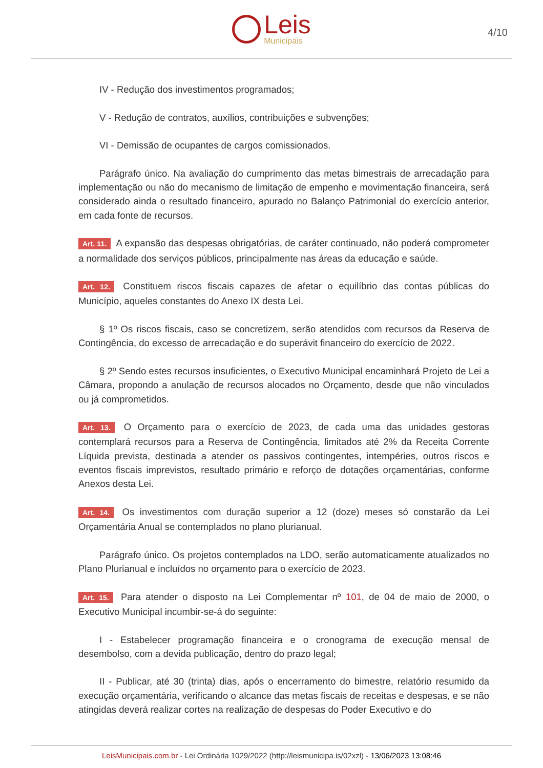Leis
Municipais
4/10
IV - Redução dos investimentos programados;
V - Redução de contratos, auxílios, contribuições e subvenções;
VI - Demissão de ocupantes de cargos comissionados.
Parágrafo único. Na avaliação do cumprimento das metas bimestrais de arrecadação para implementação ou não do mecanismo de limitação de empenho e movimentação financeira, será considerado ainda o resultado financeiro, apurado no Balanço Patrimonial do exercício anterior, em cada fonte de recursos.
Art. 11. A expansão das despesas obrigatórias, de caráter continuado, não poderá comprometer a normalidade dos serviços públicos, principalmente nas áreas da educação e saúde.
Art. 12. Constituem riscos fiscais capazes de afetar o equilíbrio das contas públicas do Município, aqueles constantes do Anexo IX desta Lei.
§ 1º Os riscos fiscais, caso se concretizem, serão atendidos com recursos da Reserva de Contingência, do excesso de arrecadação e do superávit financeiro do exercício de 2022.
§ 2º Sendo estes recursos insuficientes, o Executivo Municipal encaminhará Projeto de Lei a Câmara, propondo a anulação de recursos alocados no Orçamento, desde que não vinculados ou já comprometidos.
Art. 13. O Orçamento para o exercício de 2023, de cada uma das unidades gestoras contemplará recursos para a Reserva de Contingência, limitados até 2% da Receita Corrente Líquida prevista, destinada a atender os passivos contingentes, intempéries, outros riscos e eventos fiscais imprevistos, resultado primário e reforço de dotações orçamentárias, conforme Anexos desta Lei.
Art. 14. Os investimentos com duração superior a 12 (doze) meses só constarão da Lei Orçamentária Anual se contemplados no plano plurianual.
Parágrafo único. Os projetos contemplados na LDO, serão automaticamente atualizados no Plano Plurianual e incluídos no orçamento para o exercício de 2023.
Art. 15. Para atender o disposto na Lei Complementar nº 101, de 04 de maio de 2000, o Executivo Municipal incumbir-se-á do seguinte:
I - Estabelecer programação financeira e o cronograma de execução mensal de desembolso, com a devida publicação, dentro do prazo legal;
II - Publicar, até 30 (trinta) dias, após o encerramento do bimestre, relatório resumido da execução orçamentária, verificando o alcance das metas fiscais de receitas e despesas, e se não atingidas deverá realizar cortes na realização de despesas do Poder Executivo e do
LeisMunicipais.com.br - Lei Ordinária 1029/2022 (http://leismunicipa.is/02xzl) - 13/06/2023 13:08:46